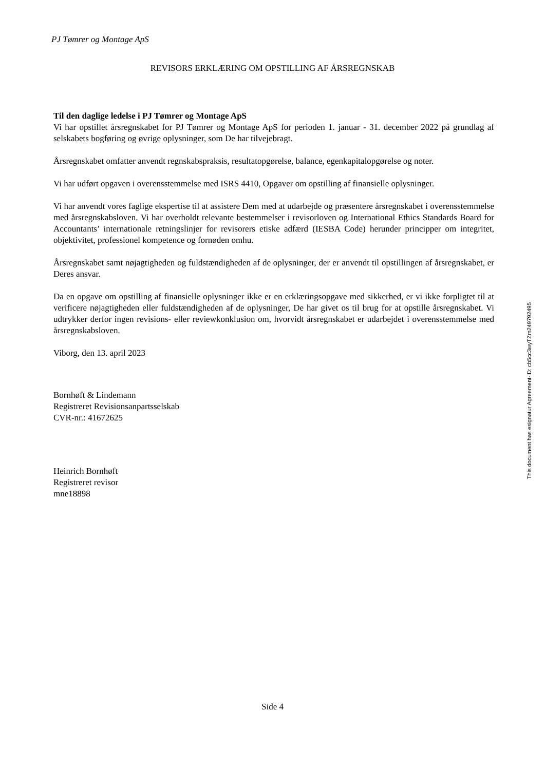PJ Tømrer og Montage ApS
REVISORS ERKLÆRING OM OPSTILLING AF ÅRSREGNSKAB
Til den daglige ledelse i PJ Tømrer og Montage ApS
Vi har opstillet årsregnskabet for PJ Tømrer og Montage ApS for perioden 1. januar - 31. december 2022 på grundlag af selskabets bogføring og øvrige oplysninger, som De har tilvejebragt.
Årsregnskabet omfatter anvendt regnskabspraksis, resultatopgørelse, balance, egenkapitalopgørelse og noter.
Vi har udført opgaven i overensstemmelse med ISRS 4410, Opgaver om opstilling af finansielle oplysninger.
Vi har anvendt vores faglige ekspertise til at assistere Dem med at udarbejde og præsentere årsregnskabet i overensstemmelse med årsregnskabsloven. Vi har overholdt relevante bestemmelser i revisorloven og International Ethics Standards Board for Accountants’ internationale retningslinjer for revisorers etiske adfærd (IESBA Code) herunder principper om integritet, objektivitet, professionel kompetence og fornøden omhu.
Årsregnskabet samt nøjagtigheden og fuldstændigheden af de oplysninger, der er anvendt til opstillingen af årsregnskabet, er Deres ansvar.
Da en opgave om opstilling af finansielle oplysninger ikke er en erklæringsopgave med sikkerhed, er vi ikke forpligtet til at verificere nøjagtigheden eller fuldstændigheden af de oplysninger, De har givet os til brug for at opstille årsregnskabet. Vi udtrykker derfor ingen revisions- eller reviewkonklusion om, hvorvidt årsregnskabet er udarbejdet i overensstemmelse med årsregnskabsloven.
Viborg, den 13. april 2023
Bornhøft & Lindemann
Registreret Revisionsanpartsselskab
CVR-nr.: 41672625
Heinrich Bornhøft
Registreret revisor
mne18898
This document has esignatur Agreement-ID: cb5cc3wyTZm249792495
Side 4